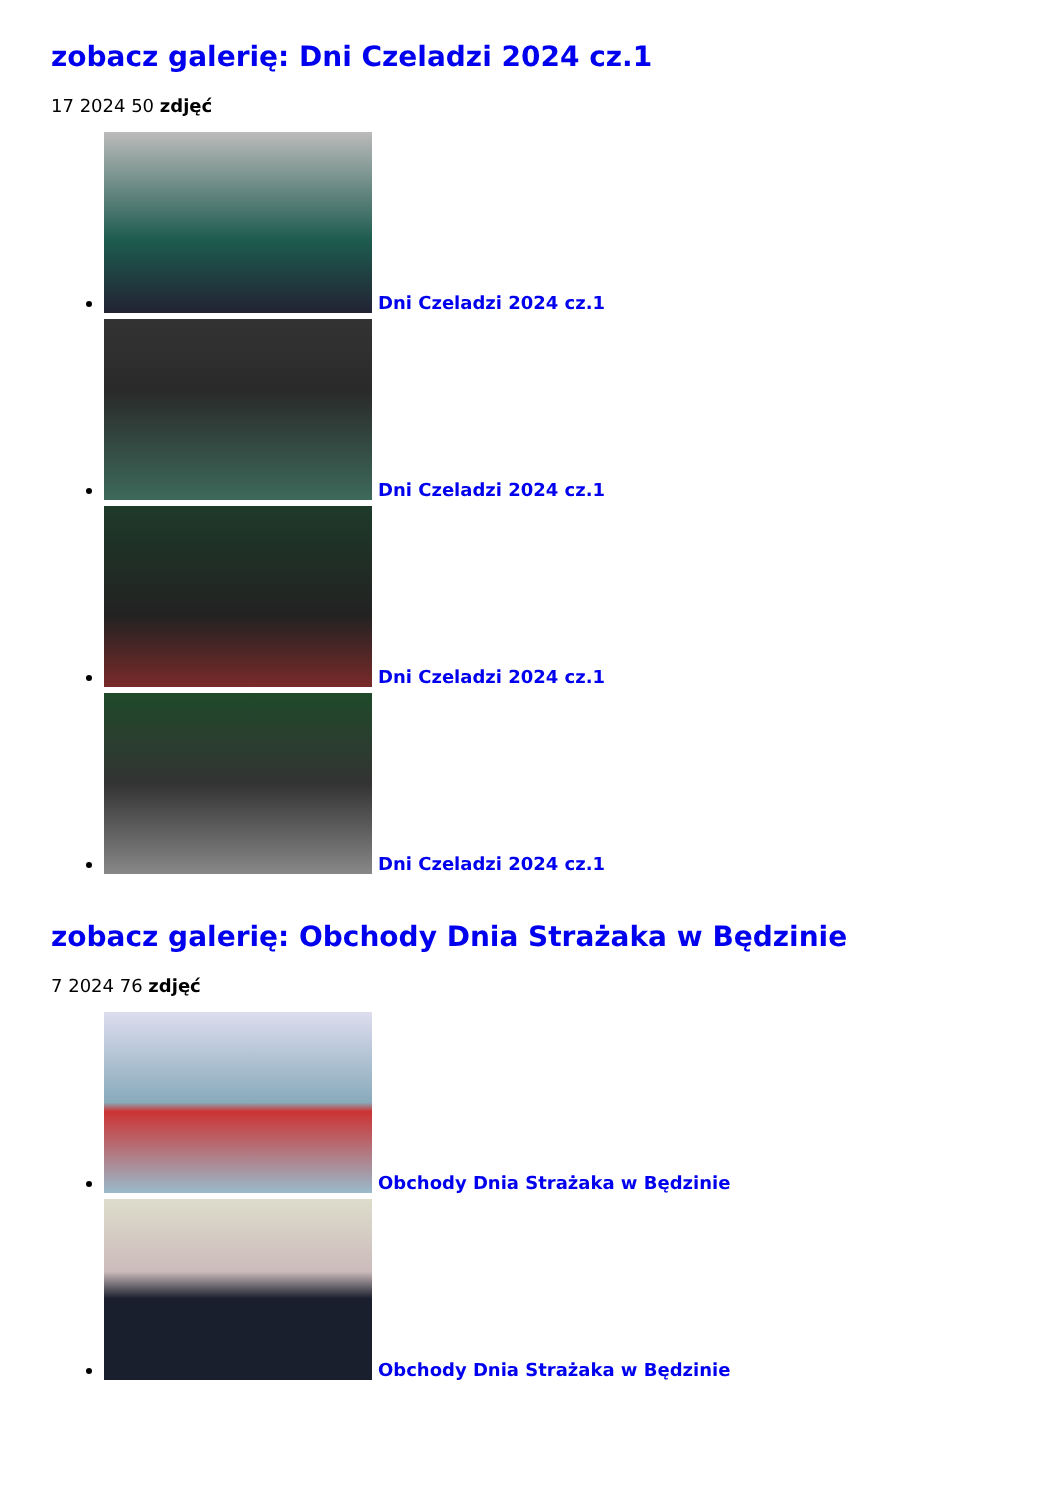zobacz galerię: Dni Czeladzi 2024 cz.1
17 2024 50 zdjęć
Dni Czeladzi 2024 cz.1
Dni Czeladzi 2024 cz.1
Dni Czeladzi 2024 cz.1
Dni Czeladzi 2024 cz.1
zobacz galerię: Obchody Dnia Strażaka w Będzinie
7 2024 76 zdjęć
Obchody Dnia Strażaka w Będzinie
Obchody Dnia Strażaka w Będzinie